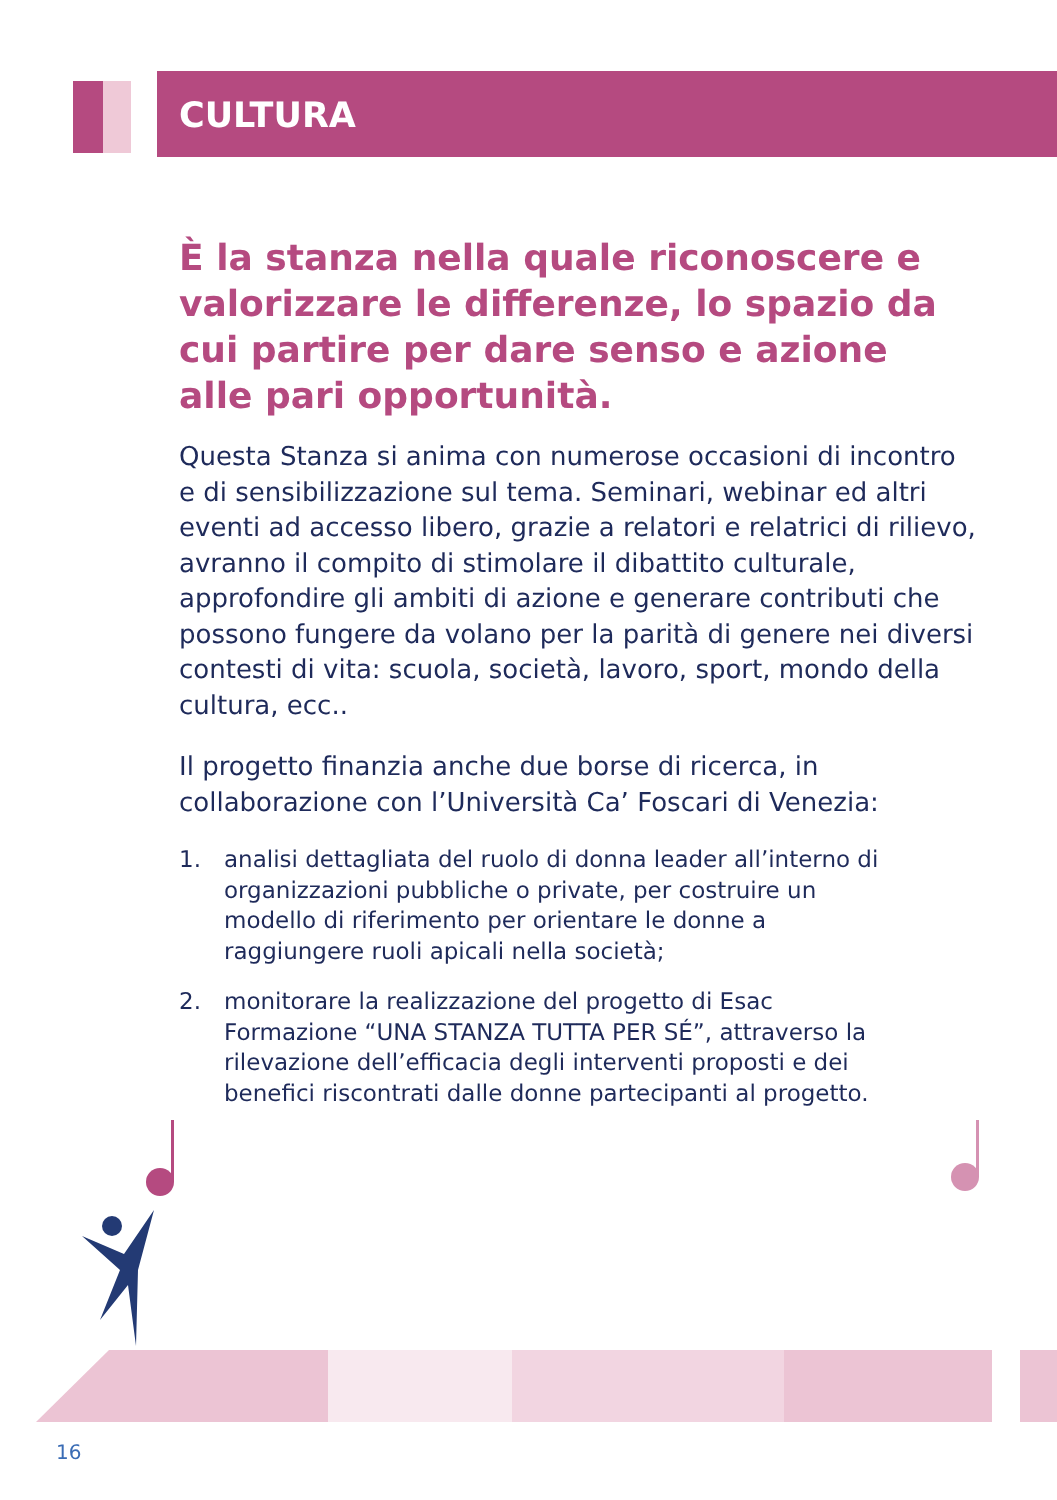CULTURA
È la stanza nella quale riconoscere e valorizzare le differenze, lo spazio da cui partire per dare senso e azione alle pari opportunità.
Questa Stanza si anima con numerose occasioni di incontro e di sensibilizzazione sul tema. Seminari, webinar ed altri eventi ad accesso libero, grazie a relatori e relatrici di rilievo, avranno il compito di stimolare il dibattito culturale, approfondire gli ambiti di azione e generare contributi che possono fungere da volano per la parità di genere nei diversi contesti di vita: scuola, società, lavoro, sport, mondo della cultura, ecc..
Il progetto finanzia anche due borse di ricerca, in collaborazione con l’Università Ca’ Foscari di Venezia:
1. analisi dettagliata del ruolo di donna leader all’interno di organizzazioni pubbliche o private, per costruire un modello di riferimento per orientare le donne a raggiungere ruoli apicali nella società;
2. monitorare la realizzazione del progetto di Esac Formazione “UNA STANZA TUTTA PER SÉ”, attraverso la rilevazione dell’efficacia degli interventi proposti e dei benefici riscontrati dalle donne partecipanti al progetto.
16